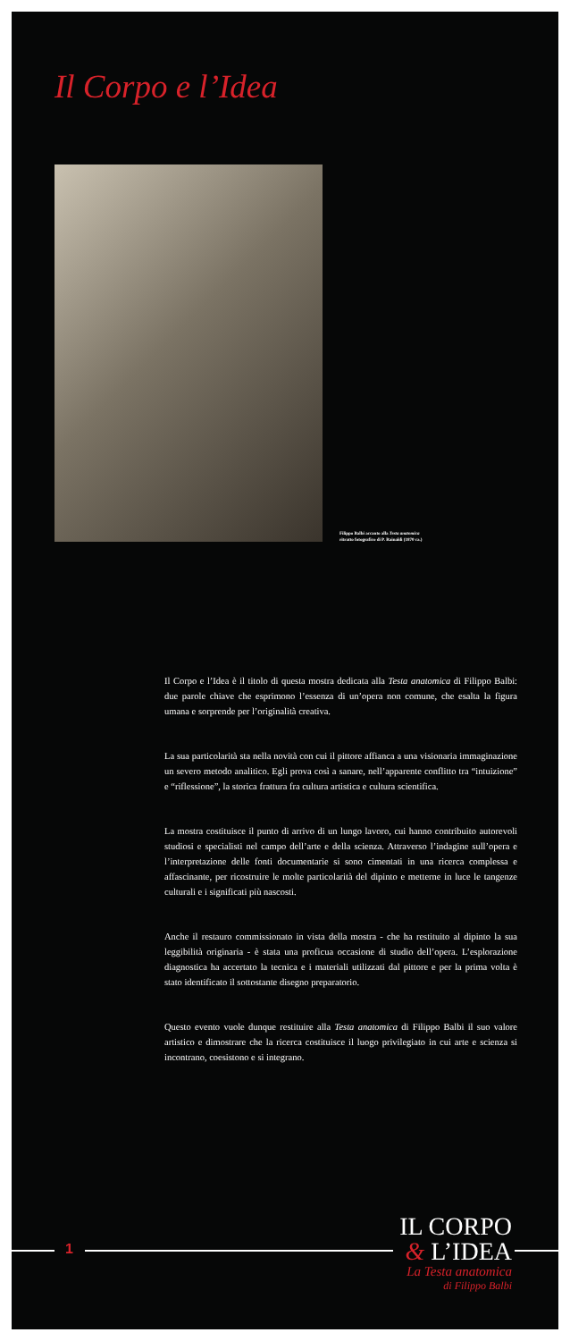Il Corpo e l’Idea
Filippo Balbi accanto alla Testa anatomica
ritratto fotografico di P. Rainaldi (1870 ca.)
Il Corpo e l’Idea è il titolo di questa mostra dedicata alla Testa anatomica di Filippo Balbi: due parole chiave che esprimono l’essenza di un’opera non comune, che esalta la figura umana e sorprende per l’originalità creativa.
La sua particolarità sta nella novità con cui il pittore affianca a una visionaria immaginazione un severo metodo analitico. Egli prova così a sanare, nell’apparente conflitto tra “intuizione” e “riflessione”, la storica frattura fra cultura artistica e cultura scientifica.
La mostra costituisce il punto di arrivo di un lungo lavoro, cui hanno contribuito autorevoli studiosi e specialisti nel campo dell’arte e della scienza. Attraverso l’indagine sull’opera e l’interpretazione delle fonti documentarie si sono cimentati in una ricerca complessa e affascinante, per ricostruire le molte particolarità del dipinto e metterne in luce le tangenze culturali e i significati più nascosti.
Anche il restauro commissionato in vista della mostra - che ha restituito al dipinto la sua leggibilità originaria - è stata una proficua occasione di studio dell’opera. L’esplorazione diagnostica ha accertato la tecnica e i materiali utilizzati dal pittore e per la prima volta è stato identificato il sottostante disegno preparatorio.
Questo evento vuole dunque restituire alla Testa anatomica di Filippo Balbi il suo valore artistico e dimostrare che la ricerca costituisce il luogo privilegiato in cui arte e scienza si incontrano, coesistono e si integrano.
1
IL CORPO
& L’IDEA
La Testa anatomica
di Filippo Balbi